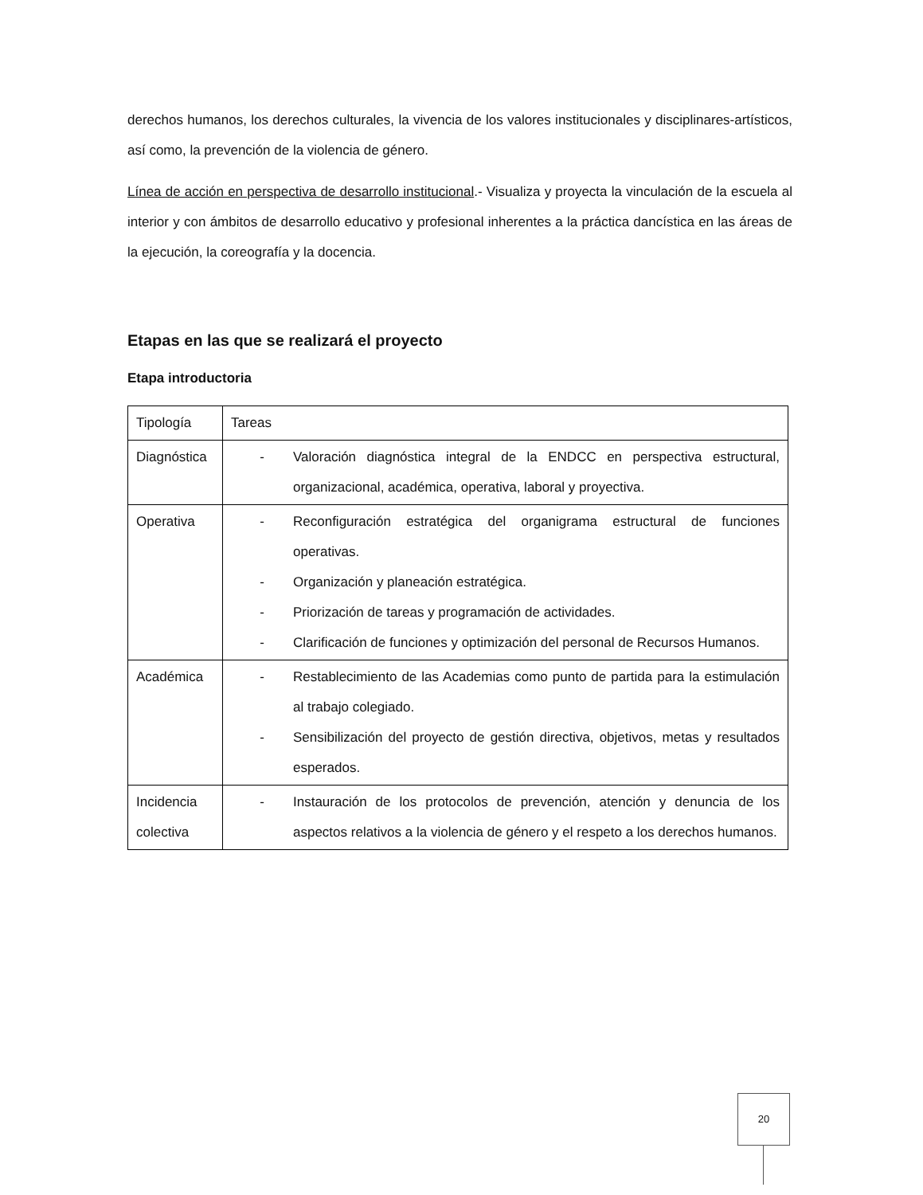derechos humanos, los derechos culturales, la vivencia de los valores institucionales y disciplinares-artísticos, así como, la prevención de la violencia de género.
Línea de acción en perspectiva de desarrollo institucional.- Visualiza y proyecta la vinculación de la escuela al interior y con ámbitos de desarrollo educativo y profesional inherentes a la práctica dancística en las áreas de la ejecución, la coreografía y la docencia.
Etapas en las que se realizará el proyecto
Etapa introductoria
| Tipología | Tareas |
| Diagnóstica | - Valoración diagnóstica integral de la ENDCC en perspectiva estructural, organizacional, académica, operativa, laboral y proyectiva. |
| Operativa | - Reconfiguración estratégica del organigrama estructural de funciones operativas. - Organización y planeación estratégica. - Priorización de tareas y programación de actividades. - Clarificación de funciones y optimización del personal de Recursos Humanos. |
| Académica | - Restablecimiento de las Academias como punto de partida para la estimulación al trabajo colegiado. - Sensibilización del proyecto de gestión directiva, objetivos, metas y resultados esperados. |
| Incidencia colectiva | - Instauración de los protocolos de prevención, atención y denuncia de los aspectos relativos a la violencia de género y el respeto a los derechos humanos. |
20